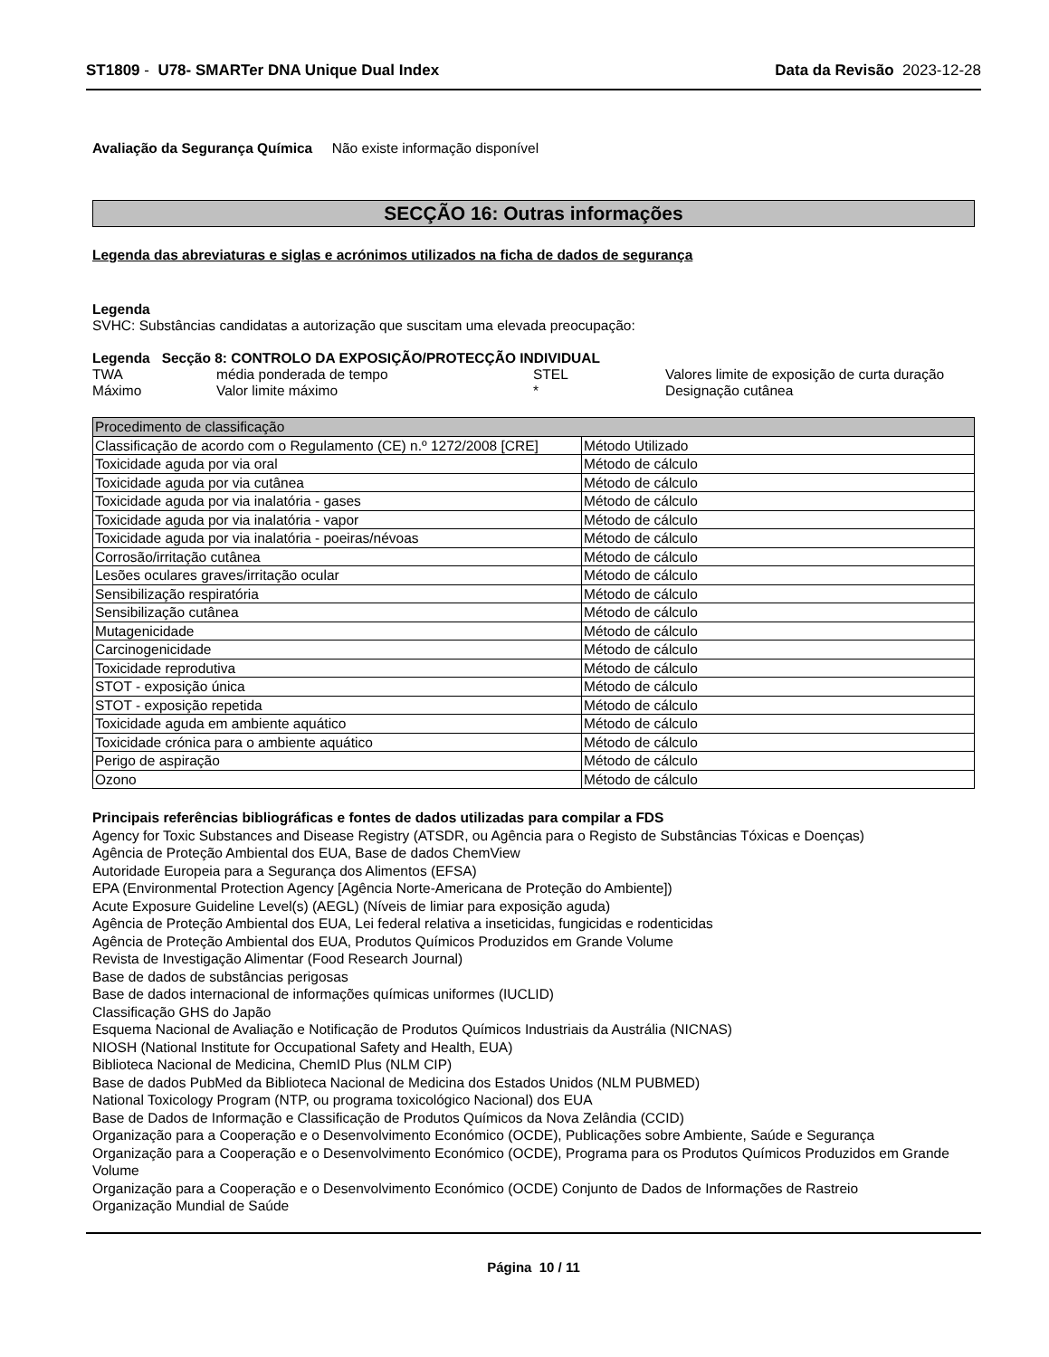ST1809 - U78- SMARTer DNA Unique Dual Index
Data da Revisão 2023-12-28
Avaliação da Segurança Química Não existe informação disponível
SECÇÃO 16: Outras informações
Legenda das abreviaturas e siglas e acrónimos utilizados na ficha de dados de segurança
Legenda
SVHC: Substâncias candidatas a autorização que suscitam uma elevada preocupação:
Legenda Secção 8: CONTROLO DA EXPOSIÇÃO/PROTECÇÃO INDIVIDUAL
| TWA | média ponderada de tempo | STEL | Valores limite de exposição de curta duração |
| Máximo | Valor limite máximo | * | Designação cutânea |
| Procedimento de classificação | |
| --- | --- |
| Classificação de acordo com o Regulamento (CE) n.º 1272/2008 [CRE] | Método Utilizado |
| Toxicidade aguda por via oral | Método de cálculo |
| Toxicidade aguda por via cutânea | Método de cálculo |
| Toxicidade aguda por via inalatória - gases | Método de cálculo |
| Toxicidade aguda por via inalatória - vapor | Método de cálculo |
| Toxicidade aguda por via inalatória - poeiras/névoas | Método de cálculo |
| Corrosão/irritação cutânea | Método de cálculo |
| Lesões oculares graves/irritação ocular | Método de cálculo |
| Sensibilização respiratória | Método de cálculo |
| Sensibilização cutânea | Método de cálculo |
| Mutagenicidade | Método de cálculo |
| Carcinogenicidade | Método de cálculo |
| Toxicidade reprodutiva | Método de cálculo |
| STOT - exposição única | Método de cálculo |
| STOT - exposição repetida | Método de cálculo |
| Toxicidade aguda em ambiente aquático | Método de cálculo |
| Toxicidade crónica para o ambiente aquático | Método de cálculo |
| Perigo de aspiração | Método de cálculo |
| Ozono | Método de cálculo |
Principais referências bibliográficas e fontes de dados utilizadas para compilar a FDS
Agency for Toxic Substances and Disease Registry (ATSDR, ou Agência para o Registo de Substâncias Tóxicas e Doenças)
Agência de Proteção Ambiental dos EUA, Base de dados ChemView
Autoridade Europeia para a Segurança dos Alimentos (EFSA)
EPA (Environmental Protection Agency [Agência Norte-Americana de Proteção do Ambiente])
Acute Exposure Guideline Level(s) (AEGL) (Níveis de limiar para exposição aguda)
Agência de Proteção Ambiental dos EUA, Lei federal relativa a inseticidas, fungicidas e rodenticidas
Agência de Proteção Ambiental dos EUA, Produtos Químicos Produzidos em Grande Volume
Revista de Investigação Alimentar (Food Research Journal)
Base de dados de substâncias perigosas
Base de dados internacional de informações químicas uniformes (IUCLID)
Classificação GHS do Japão
Esquema Nacional de Avaliação e Notificação de Produtos Químicos Industriais da Austrália (NICNAS)
NIOSH (National Institute for Occupational Safety and Health, EUA)
Biblioteca Nacional de Medicina, ChemID Plus (NLM CIP)
Base de dados PubMed da Biblioteca Nacional de Medicina dos Estados Unidos (NLM PUBMED)
National Toxicology Program (NTP, ou programa toxicológico Nacional) dos EUA
Base de Dados de Informação e Classificação de Produtos Químicos da Nova Zelândia (CCID)
Organização para a Cooperação e o Desenvolvimento Económico (OCDE), Publicações sobre Ambiente, Saúde e Segurança
Organização para a Cooperação e o Desenvolvimento Económico (OCDE), Programa para os Produtos Químicos Produzidos em Grande Volume
Organização para a Cooperação e o Desenvolvimento Económico (OCDE) Conjunto de Dados de Informações de Rastreio
Organização Mundial de Saúde
Página 10 / 11